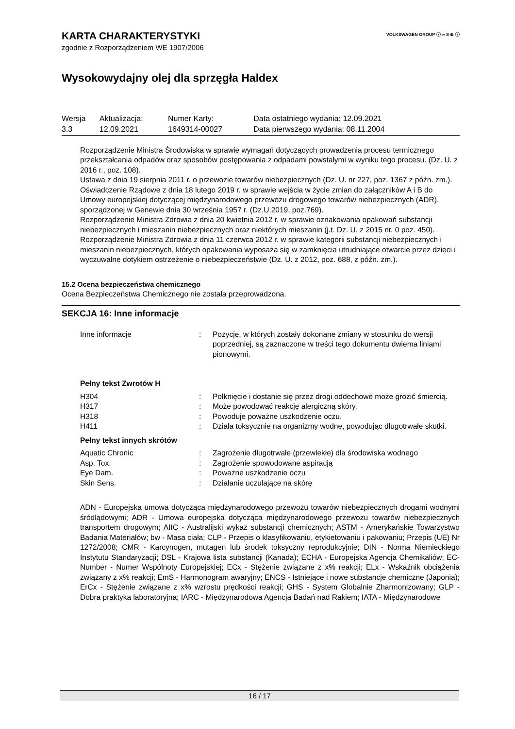VOLKSWAGEN GROUP ⓥ ∞ S ⊛ ⓥ
KARTA CHARAKTERYSTYKI
zgodnie z Rozporządzeniem WE 1907/2006
Wysokowydajny olej dla sprzęgła Haldex
| Wersja | Aktualizacja: | Numer Karty: | Data ostatniego wydania: 12.09.2021 |
| 3.3 | 12.09.2021 | 1649314-00027 | Data pierwszego wydania: 08.11.2004 |
Rozporządzenie Ministra Środowiska w sprawie wymagań dotyczących prowadzenia procesu termicznego przekształcania odpadów oraz sposobów postępowania z odpadami powstałymi w wyniku tego procesu. (Dz. U. z 2016 r., poz. 108).
Ustawa z dnia 19 sierpnia 2011 r. o przewozie towarów niebezpiecznych (Dz. U. nr 227, poz. 1367 z późn. zm.).
Oświadczenie Rządowe z dnia 18 lutego 2019 r. w sprawie wejścia w życie zmian do załączników A i B do Umowy europejskiej dotyczącej międzynarodowego przewozu drogowego towarów niebezpiecznych (ADR), sporządzonej w Genewie dnia 30 września 1957 r. (Dz.U.2019, poz.769).
Rozporządzenie Ministra Zdrowia z dnia 20 kwietnia 2012 r. w sprawie oznakowania opakowań substancji niebezpiecznych i mieszanin niebezpiecznych oraz niektórych mieszanin (j.t. Dz. U. z 2015 nr. 0 poz. 450).
Rozporządzenie Ministra Zdrowia z dnia 11 czerwca 2012 r. w sprawie kategorii substancji niebezpiecznych i mieszanin niebezpiecznych, których opakowania wyposaża się w zamknięcia utrudniające otwarcie przez dzieci i wyczuwalne dotykiem ostrzeżenie o niebezpieczeństwie (Dz. U. z 2012, poz. 688, z późn. zm.).
15.2 Ocena bezpieczeństwa chemicznego
Ocena Bezpieczeństwa Chemicznego nie została przeprowadzona.
SEKCJA 16: Inne informacje
| Inne informacje | : | Pozycje, w których zostały dokonane zmiany w stosunku do wersji poprzedniej, są zaznaczone w treści tego dokumentu dwiema liniami pionowymi. |
Pełny tekst Zwrotów H
| H304 | : | Połknięcie i dostanie się przez drogi oddechowe może grozić śmiercią. |
| H317 | : | Może powodować reakcję alergiczną skóry. |
| H318 | : | Powoduje poważne uszkodzenie oczu. |
| H411 | : | Działa toksycznie na organizmy wodne, powodując długotrwałe skutki. |
Pełny tekst innych skrótów
| Aquatic Chronic | : | Zagrożenie długotrwałe (przewlekłe) dla środowiska wodnego |
| Asp. Tox. | : | Zagrożenie spowodowane aspiracją |
| Eye Dam. | : | Poważne uszkodzenie oczu |
| Skin Sens. | : | Działanie uczulające na skórę |
ADN - Europejska umowa dotycząca międzynarodowego przewozu towarów niebezpiecznych drogami wodnymi śródlądowymi; ADR - Umowa europejska dotycząca międzynarodowego przewozu towarów niebezpiecznych transportem drogowym; AIIC - Australijski wykaz substancji chemicznych; ASTM - Amerykańskie Towarzystwo Badania Materiałów; bw - Masa ciała; CLP - Przepis o klasyfikowaniu, etykietowaniu i pakowaniu; Przepis (UE) Nr 1272/2008; CMR - Karcynogen, mutagen lub środek toksyczny reprodukcyjnie; DIN - Norma Niemieckiego Instytutu Standaryzacji; DSL - Krajowa lista substancji (Kanada); ECHA - Europejska Agencja Chemikaliów; EC-Number - Numer Wspólnoty Europejskiej; ECx - Stężenie związane z x% reakcji; ELx - Wskaźnik obciążenia związany z x% reakcji; EmS - Harmonogram awaryjny; ENCS - Istniejące i nowe substancje chemiczne (Japonia); ErCx - Stężenie związane z x% wzrostu prędkości reakcji; GHS - System Globalnie Zharmonizowany; GLP - Dobra praktyka laboratoryjna; IARC - Międzynarodowa Agencja Badań nad Rakiem; IATA - Międzynarodowe
16 / 17